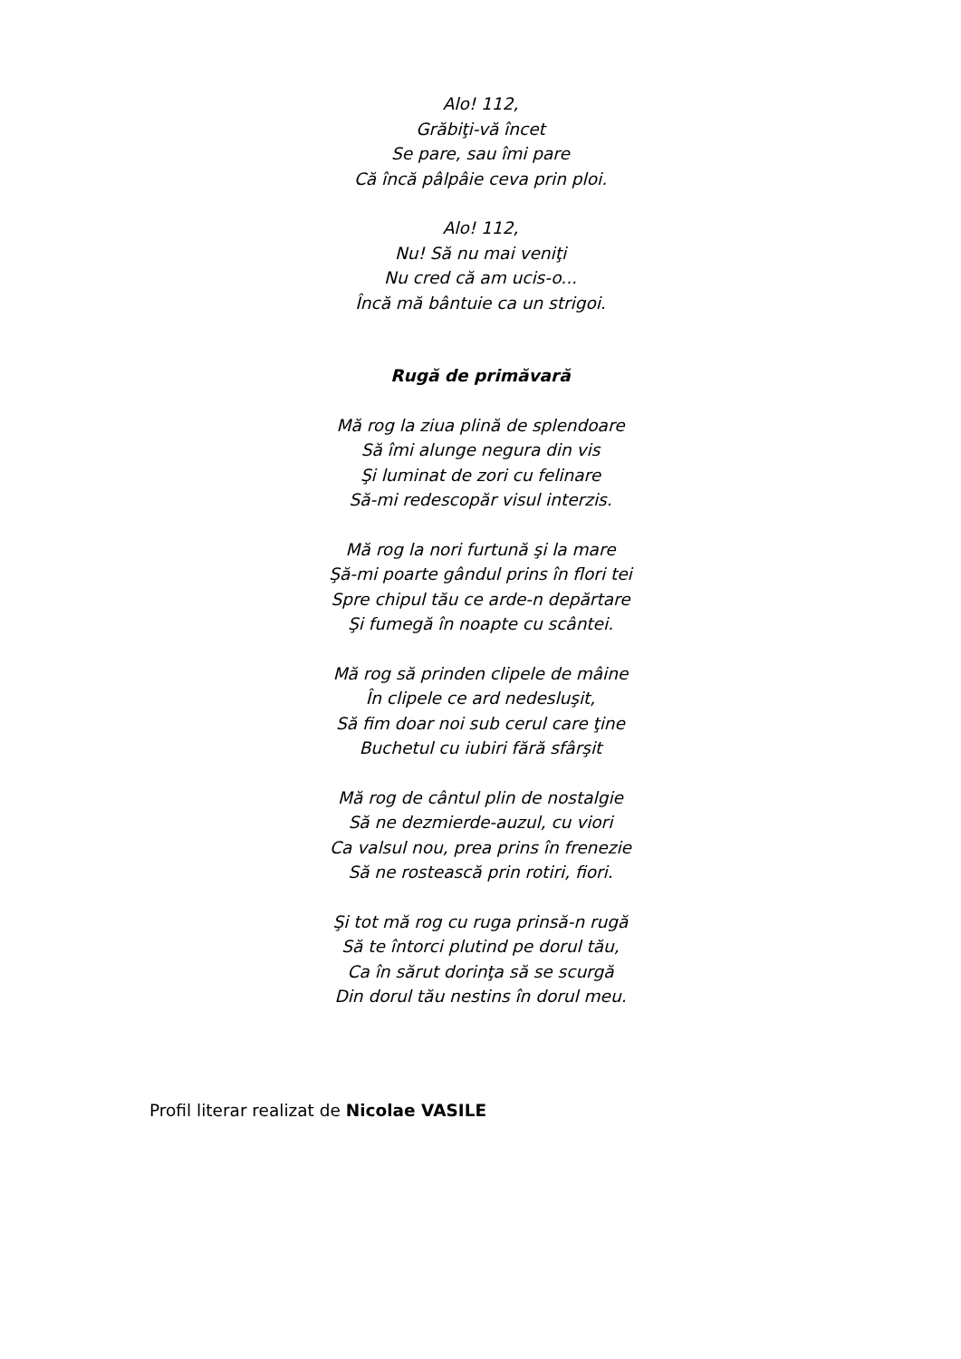Alo! 112,
Grăbiţi-vă încet
Se pare, sau îmi pare
Că încă pâlpâie ceva prin ploi.
Alo! 112,
Nu! Să nu mai veniţi
Nu cred că am ucis-o...
Încă mă bântuie ca un strigoi.
Rugă de primăvară
Mă rog la ziua plină de splendoare
Să îmi alunge negura din vis
Şi luminat de zori cu felinare
Să-mi redescopăr visul interzis.
Mă rog la nori furtună şi la mare
Şă-mi poarte gândul prins în flori tei
Spre chipul tău ce arde-n depărtare
Şi fumegă în noapte cu scântei.
Mă rog să prinden clipele de mâine
În clipele ce ard nedesluşit,
Să fim doar noi sub cerul care ţine
Buchetul cu iubiri fără sfârşit
Mă rog de cântul plin de nostalgie
Să ne dezmierde-auzul, cu viori
Ca valsul nou, prea prins în frenezie
Să ne rostească prin rotiri, fiori.
Şi tot mă rog cu ruga prinsă-n rugă
Să te întorci plutind pe dorul tău,
Ca în sărut dorinţa să se scurgă
Din dorul tău nestins în dorul meu.
Profil literar realizat de Nicolae VASILE